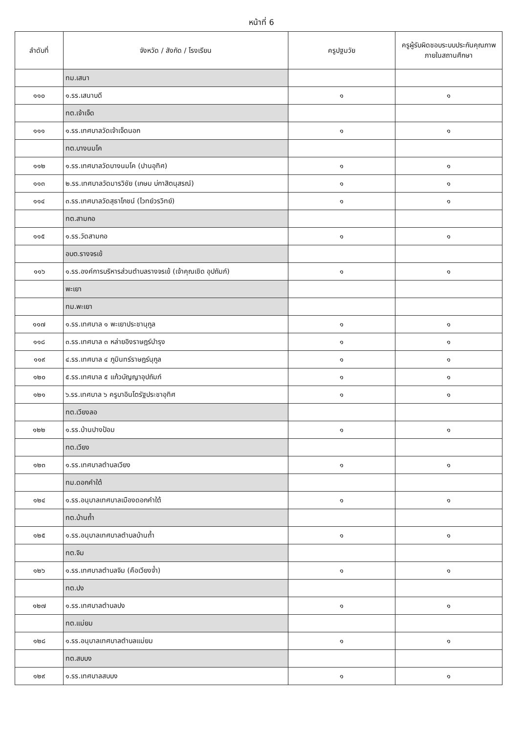หน้าที่ 6
| ลำดับที่ | จังหวัด / สังกัด / โรงเรียน | ครูปฐมวัย | ครูผู้รับผิดชอบระบบประกันคุณภาพภายในสถานศึกษา |
| --- | --- | --- | --- |
| | ทม.เสนา | | |
| ๑๑๐ | ๑.รร.เสนาบดี | ๑ | ๑ |
| | ทต.เจ้าเจ็ด | | |
| ๑๑๑ | ๑.รร.เทศบาลวัดเจ้าเจ็ดนอก | ๑ | ๑ |
| | ทต.บางนมโค | | |
| ๑๑๒ | ๑.รร.เทศบาลวัดบางนมโค (ปานอุทิศ) | ๑ | ๑ |
| ๑๑๓ | ๒.รร.เทศบาลวัดมารวิชัย (เกษม บ่กาสิตนุสรณ์) | ๑ | ๑ |
| ๑๑๔ | ๓.รร.เทศบาลวัดสุธาโภชน์ (ไวทย์วรวิทย์) | ๑ | ๑ |
| | ทต.สามกอ | | |
| ๑๑๕ | ๑.รร.วัดสามกอ | ๑ | ๑ |
| | อบต.รางจรเข้ | | |
| ๑๑๖ | ๑.รร.องค์การบริหารส่วนตำบลรางจรเข้ (เจ้าคุณเชิด อุปถัมภ์) | ๑ | ๑ |
| | พะเยา | | |
| | ทม.พะเยา | | |
| ๑๑๗ | ๑.รร.เทศบาล ๑ พะเยาประชานุกูล | ๑ | ๑ |
| ๑๑๘ | ๓.รร.เทศบาล ๓ หล่ายอิงราษฎร์บำรุง | ๑ | ๑ |
| ๑๑๙ | ๔.รร.เทศบาล ๔ ภูมินทร์ราษฎร์นุกูล | ๑ | ๑ |
| ๑๒๐ | ๕.รร.เทศบาล ๕ แก้วบัญญาอุปถัมภ์ | ๑ | ๑ |
| ๑๒๑ | ๖.รร.เทศบาล ๖ ครูบาอินโตรัฐประชาอุทิศ | ๑ | ๑ |
| | ทต.เวียงลอ | | |
| ๑๒๒ | ๑.รร.บ้านปางป้อม | ๑ | ๑ |
| | ทต.เวียง | | |
| ๑๒๓ | ๑.รร.เทศบาลตำบลเวียง | ๑ | ๑ |
| | ทม.ดอกคำใต้ | | |
| ๑๒๔ | ๑.รร.อนุบาลเทศบาลเมืองดอกคำใต้ | ๑ | ๑ |
| | ทต.บ้านถ้ำ | | |
| ๑๒๕ | ๑.รร.อนุบาลเทศบาลตำบลบ้านถ้ำ | ๑ | ๑ |
| | ทต.จิม | | |
| ๑๒๖ | ๑.รร.เทศบาลตำบลจิม (คือเวียงจ๋ำ) | ๑ | ๑ |
| | ทต.ปง | | |
| ๑๒๗ | ๑.รร.เทศบาลตำบลปง | ๑ | ๑ |
| | ทต.แม่ยม | | |
| ๑๒๘ | ๑.รร.อนุบาลเทศบาลตำบลแม่ยม | ๑ | ๑ |
| | ทต.สบบง | | |
| ๑๒๙ | ๑.รร.เทศบาลสบบง | ๑ | ๑ |